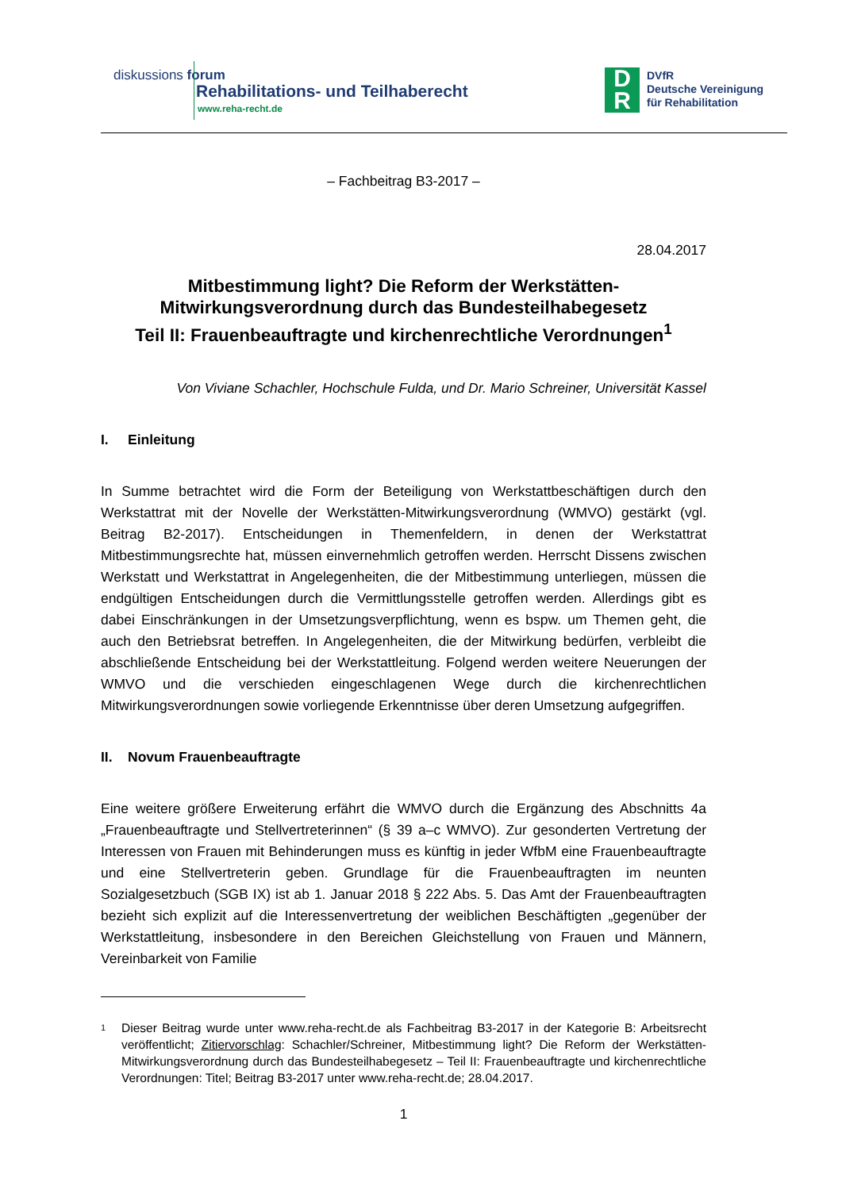diskussions forum
Rehabilitations- und Teilhaberecht
www.reha-recht.de
D
R
DVfR
Deutsche Vereinigung
für Rehabilitation
– Fachbeitrag B3-2017 –
28.04.2017
Mitbestimmung light? Die Reform der Werkstätten-
Mitwirkungsverordnung durch das Bundesteilhabegesetz
Teil II: Frauenbeauftragte und kirchenrechtliche Verordnungen<sup>1</sup>
Von Viviane Schachler, Hochschule Fulda, und Dr. Mario Schreiner, Universität Kassel
I. Einleitung
In Summe betrachtet wird die Form der Beteiligung von Werkstattbeschäftigen durch den Werkstattrat mit der Novelle der Werkstätten-Mitwirkungsverordnung (WMVO) gestärkt (vgl. Beitrag B2-2017). Entscheidungen in Themenfeldern, in denen der Werkstattrat Mitbestimmungsrechte hat, müssen einvernehmlich getroffen werden. Herrscht Dissens zwischen Werkstatt und Werkstattrat in Angelegenheiten, die der Mitbestimmung unterliegen, müssen die endgültigen Entscheidungen durch die Vermittlungsstelle getroffen werden. Allerdings gibt es dabei Einschränkungen in der Umsetzungsverpflichtung, wenn es bspw. um Themen geht, die auch den Betriebsrat betreffen. In Angelegenheiten, die der Mitwirkung bedürfen, verbleibt die abschließende Entscheidung bei der Werkstattleitung. Folgend werden weitere Neuerungen der WMVO und die verschieden eingeschlagenen Wege durch die kirchenrechtlichen Mitwirkungsverordnungen sowie vorliegende Erkenntnisse über deren Umsetzung aufgegriffen.
II. Novum Frauenbeauftragte
Eine weitere größere Erweiterung erfährt die WMVO durch die Ergänzung des Abschnitts 4a „Frauenbeauftragte und Stellvertreterinnen“ (§ 39 a–c WMVO). Zur gesonderten Vertretung der Interessen von Frauen mit Behinderungen muss es künftig in jeder WfbM eine Frauenbeauftragte und eine Stellvertreterin geben. Grundlage für die Frauenbeauftragten im neunten Sozialgesetzbuch (SGB IX) ist ab 1. Januar 2018 § 222 Abs. 5. Das Amt der Frauenbeauftragten bezieht sich explizit auf die Interessenvertretung der weiblichen Beschäftigten „gegenüber der Werkstattleitung, insbesondere in den Bereichen Gleichstellung von Frauen und Männern, Vereinbarkeit von Familie
1 Dieser Beitrag wurde unter www.reha-recht.de als Fachbeitrag B3-2017 in der Kategorie B: Arbeitsrecht veröffentlicht; Zitiervorschlag: Schachler/Schreiner, Mitbestimmung light? Die Reform der Werkstätten-Mitwirkungsverordnung durch das Bundesteilhabegesetz – Teil II: Frauenbeauftragte und kirchenrechtliche Verordnungen: Titel; Beitrag B3-2017 unter www.reha-recht.de; 28.04.2017.
1